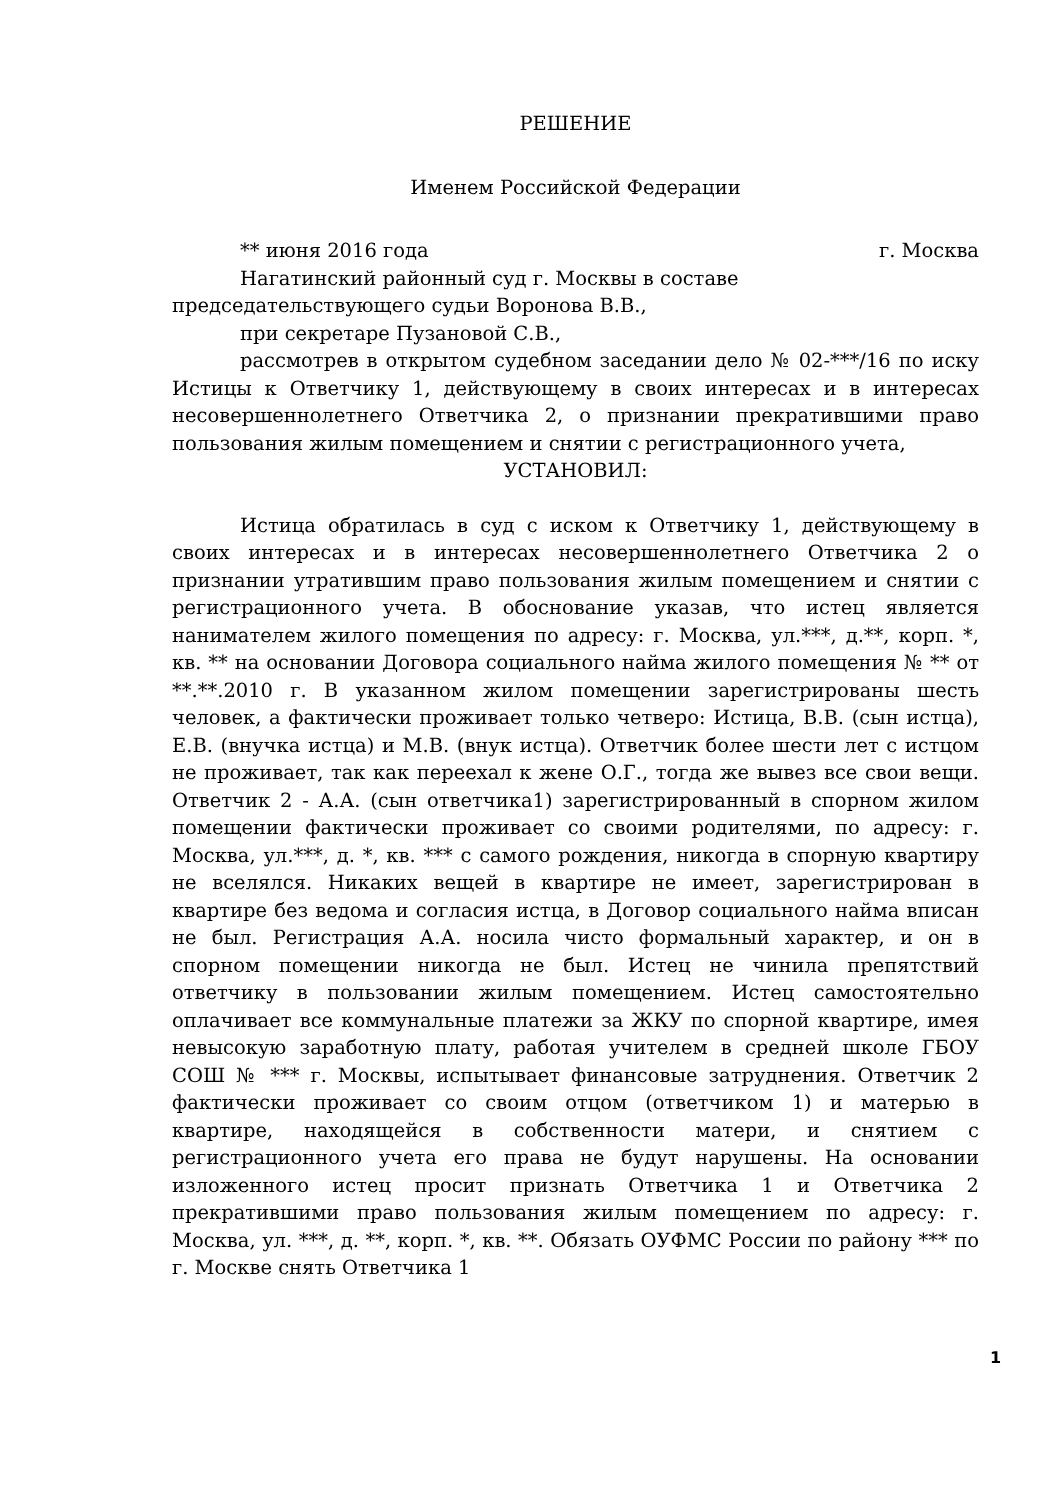РЕШЕНИЕ
Именем Российской Федерации
** июня 2016 года г. Москва
Нагатинский районный суд г. Москвы в составе председательствующего судьи Воронова В.В.,
при секретаре Пузановой С.В.,
рассмотрев в открытом судебном заседании дело № 02-***/16 по иску Истицы к Ответчику 1, действующему в своих интересах и в интересах несовершеннолетнего Ответчика 2, о признании прекратившими право пользования жилым помещением и снятии с регистрационного учета,
УСТАНОВИЛ:
Истица обратилась в суд с иском к Ответчику 1, действующему в своих интересах и в интересах несовершеннолетнего Ответчика 2 о признании утратившим право пользования жилым помещением и снятии с регистрационного учета. В обоснование указав, что истец является нанимателем жилого помещения по адресу: г. Москва, ул.***, д.**, корп. *, кв. ** на основании Договора социального найма жилого помещения № ** от **.**.2010 г. В указанном жилом помещении зарегистрированы шесть человек, а фактически проживает только четверо: Истица, В.В. (сын истца), Е.В. (внучка истца) и М.В. (внук истца). Ответчик более шести лет с истцом не проживает, так как переехал к жене О.Г., тогда же вывез все свои вещи. Ответчик 2 - А.А. (сын ответчика1) зарегистрированный в спорном жилом помещении фактически проживает со своими родителями, по адресу: г. Москва, ул.***, д. *, кв. *** с самого рождения, никогда в спорную квартиру не вселялся. Никаких вещей в квартире не имеет, зарегистрирован в квартире без ведома и согласия истца, в Договор социального найма вписан не был. Регистрация А.А. носила чисто формальный характер, и он в спорном помещении никогда не был. Истец не чинила препятствий ответчику в пользовании жилым помещением. Истец самостоятельно оплачивает все коммунальные платежи за ЖКУ по спорной квартире, имея невысокую заработную плату, работая учителем в средней школе ГБОУ СОШ № *** г. Москвы, испытывает финансовые затруднения. Ответчик 2 фактически проживает со своим отцом (ответчиком 1) и матерью в квартире, находящейся в собственности матери, и снятием с регистрационного учета его права не будут нарушены. На основании изложенного истец просит признать Ответчика 1 и Ответчика 2 прекратившими право пользования жилым помещением по адресу: г. Москва, ул. ***, д. **, корп. *, кв. **. Обязать ОУФМС России по району *** по г. Москве снять Ответчика 1
1